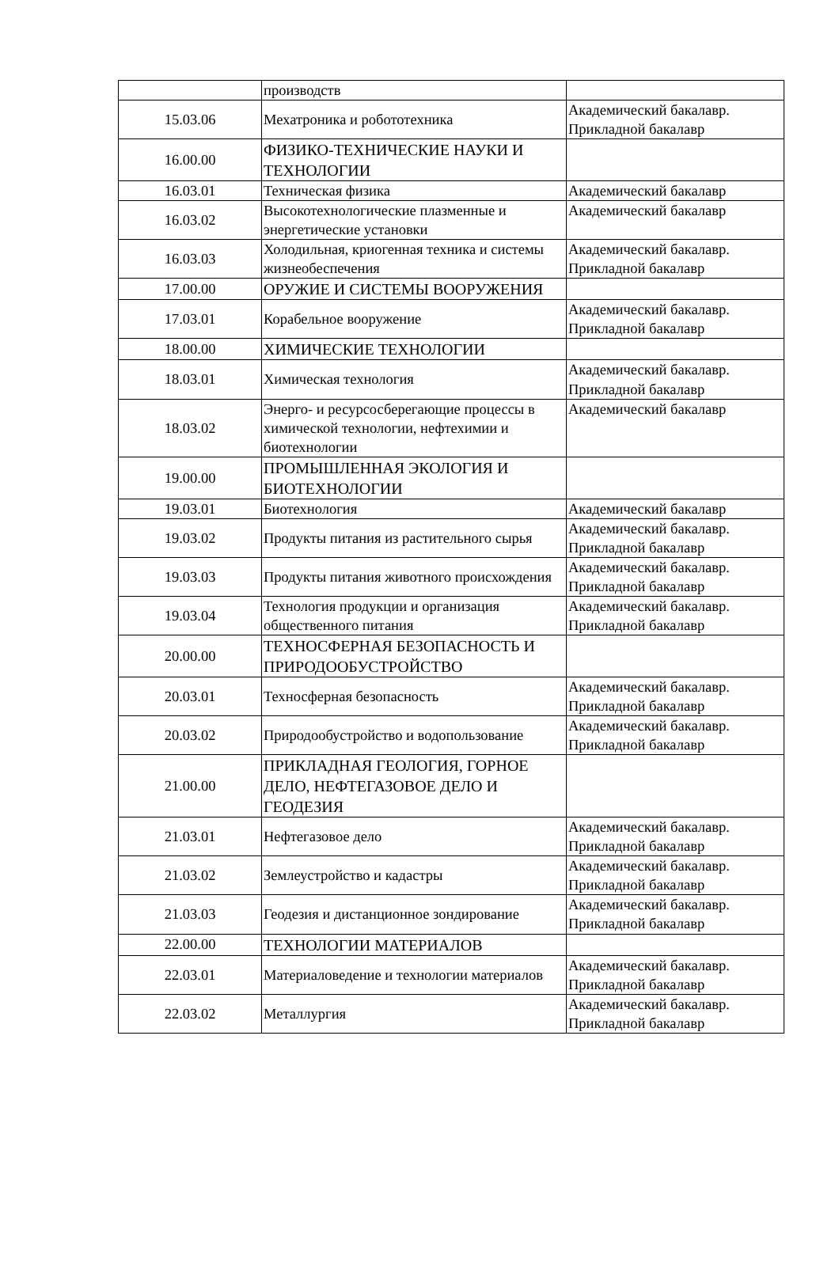| | производств | |
| 15.03.06 | Мехатроника и робототехника | Академический бакалавр. Прикладной бакалавр |
| 16.00.00 | ФИЗИКО-ТЕХНИЧЕСКИЕ НАУКИ И ТЕХНОЛОГИИ | |
| 16.03.01 | Техническая физика | Академический бакалавр |
| 16.03.02 | Высокотехнологические плазменные и энергетические установки | Академический бакалавр |
| 16.03.03 | Холодильная, криогенная техника и системы жизнеобеспечения | Академический бакалавр. Прикладной бакалавр |
| 17.00.00 | ОРУЖИЕ И СИСТЕМЫ ВООРУЖЕНИЯ | |
| 17.03.01 | Корабельное вооружение | Академический бакалавр. Прикладной бакалавр |
| 18.00.00 | ХИМИЧЕСКИЕ ТЕХНОЛОГИИ | |
| 18.03.01 | Химическая технология | Академический бакалавр. Прикладной бакалавр |
| 18.03.02 | Энерго- и ресурсосберегающие процессы в химической технологии, нефтехимии и биотехнологии | Академический бакалавр |
| 19.00.00 | ПРОМЫШЛЕННАЯ ЭКОЛОГИЯ И БИОТЕХНОЛОГИИ | |
| 19.03.01 | Биотехнология | Академический бакалавр |
| 19.03.02 | Продукты питания из растительного сырья | Академический бакалавр. Прикладной бакалавр |
| 19.03.03 | Продукты питания животного происхождения | Академический бакалавр. Прикладной бакалавр |
| 19.03.04 | Технология продукции и организация общественного питания | Академический бакалавр. Прикладной бакалавр |
| 20.00.00 | ТЕХНОСФЕРНАЯ БЕЗОПАСНОСТЬ И ПРИРОДООБУСТРОЙСТВО | |
| 20.03.01 | Техносферная безопасность | Академический бакалавр. Прикладной бакалавр |
| 20.03.02 | Природообустройство и водопользование | Академический бакалавр. Прикладной бакалавр |
| 21.00.00 | ПРИКЛАДНАЯ ГЕОЛОГИЯ, ГОРНОЕ ДЕЛО, НЕФТЕГАЗОВОЕ ДЕЛО И ГЕОДЕЗИЯ | |
| 21.03.01 | Нефтегазовое дело | Академический бакалавр. Прикладной бакалавр |
| 21.03.02 | Землеустройство и кадастры | Академический бакалавр. Прикладной бакалавр |
| 21.03.03 | Геодезия и дистанционное зондирование | Академический бакалавр. Прикладной бакалавр |
| 22.00.00 | ТЕХНОЛОГИИ МАТЕРИАЛОВ | |
| 22.03.01 | Материаловедение и технологии материалов | Академический бакалавр. Прикладной бакалавр |
| 22.03.02 | Металлургия | Академический бакалавр. Прикладной бакалавр |